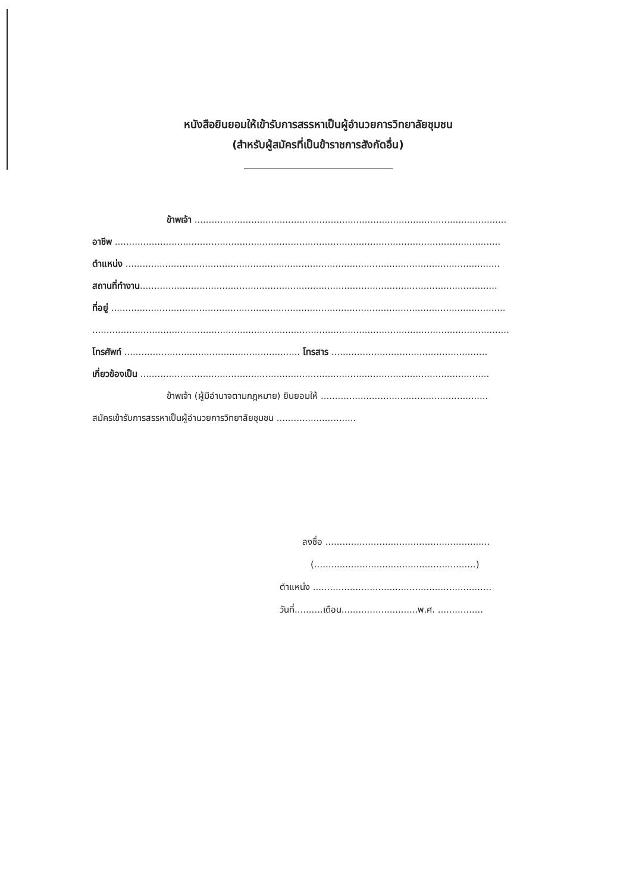หนังสือยินยอมให้เข้ารับการสรรหาเป็นผู้อำนวยการวิทยาลัยชุมชน
(สำหรับผู้สมัครที่เป็นข้าราชการสังกัดอื่น)
ข้าพเจ้า ..............................................................................................................
อาชีพ ........................................................................................................................................
ตำแหน่ง ....................................................................................................................................
สถานที่ทำงาน..............................................................................................................................
ที่อยู่ ...........................................................................................................................................
...................................................................................................................................................
โทรศัพท์ .............................................................. โทรสาร .......................................................
เกี่ยวข้องเป็น ...........................................................................................................................
ข้าพเจ้า (ผู้มีอำนาจตามกฎหมาย) ยินยอมให้ ...........................................................
สมัครเข้ารับการสรรหาเป็นผู้อำนวยการวิทยาลัยชุมชน ............................
ลงชื่อ ..........................................................
(.........................................................)
ตำแหน่ง ...............................................................
วันที่..........เดือน...........................พ.ศ. ................